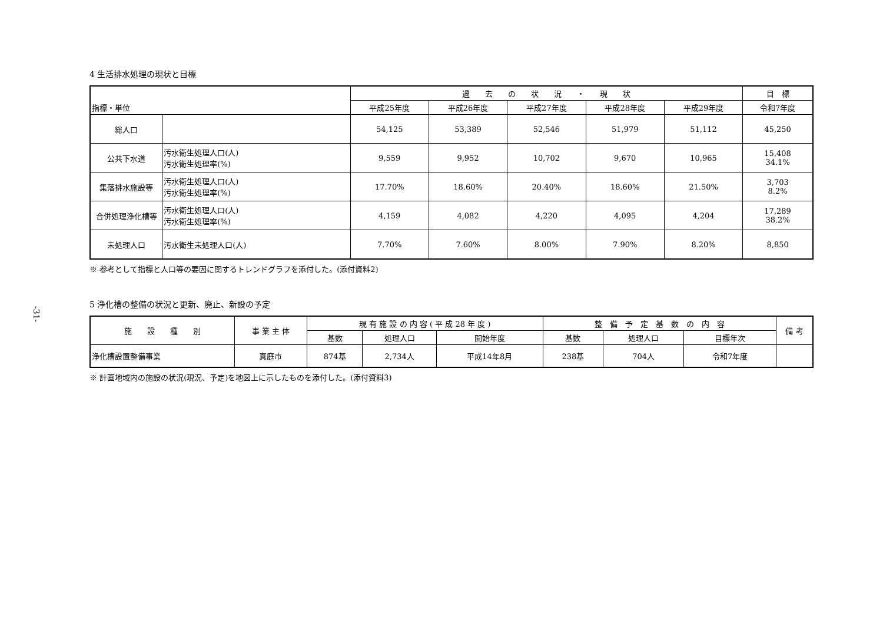-31-
4 生活排水処理の現状と目標
| 指標・単位 | | 過 去 の 状 況 ・ 現 状 | | | | | 目 標 |
| --- | --- | --- | --- | --- | --- | --- | --- |
| | | 平成25年度 | 平成26年度 | 平成27年度 | 平成28年度 | 平成29年度 | 令和7年度 |
| 総人口 | | 54,125 | 53,389 | 52,546 | 51,979 | 51,112 | 45,250 |
| 公共下水道 | 汚水衛生処理人口(人) 汚水衛生処理率(%) | 9,559 | 9,952 | 10,702 | 9,670 | 10,965 | 15,408 34.1% |
| 集落排水施設等 | 汚水衛生処理人口(人) 汚水衛生処理率(%) | 17.70% | 18.60% | 20.40% | 18.60% | 21.50% | 3,703 8.2% |
| 合併処理浄化槽等 | 汚水衛生処理人口(人) 汚水衛生処理率(%) | 4,159 | 4,082 | 4,220 | 4,095 | 4,204 | 17,289 38.2% |
| 未処理人口 | 汚水衛生未処理人口(人) | 7.70% | 7.60% | 8.00% | 7.90% | 8.20% | 8,850 |
※ 参考として指標と人口等の要因に関するトレンドグラフを添付した。(添付資料2)
5 浄化槽の整備の状況と更新、廃止、新設の予定
| 施 設 種 別 | 事 業 主 体 | 現 有 施 設 の 内 容 ( 平 成 28 年 度 ) | | | 整 備 予 定 基 数 の 内 容 | | | 備 考 |
| --- | --- | --- | --- | --- | --- | --- | --- | --- |
| | | 基数 | 処理人口 | 開始年度 | 基数 | 処理人口 | 目標年次 | |
| 浄化槽設置整備事業 | 真庭市 | 874基 | 2,734人 | 平成14年8月 | 238基 | 704人 | 令和7年度 | |
※ 計画地域内の施設の状況(現況、予定)を地図上に示したものを添付した。(添付資料3)